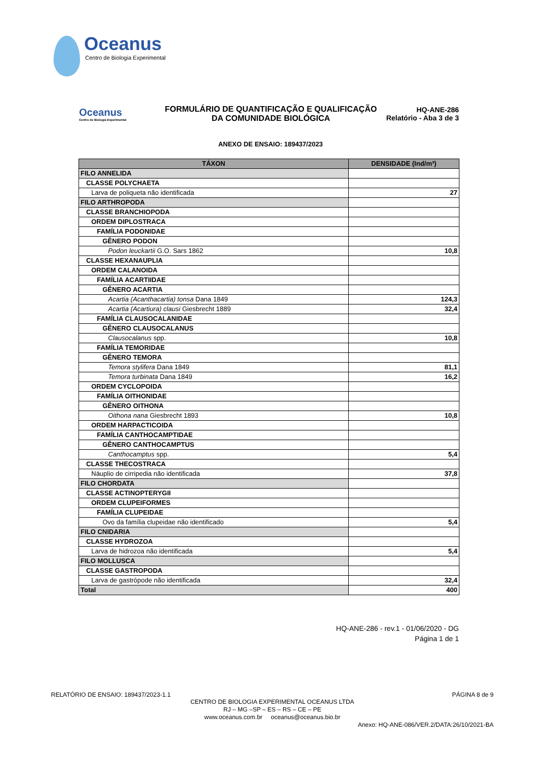Oceanus
Centro de Biologia Experimental
Oceanus
Centro de Biologia Experimental
FORMULÁRIO DE QUANTIFICAÇÃO E QUALIFICAÇÃO
DA COMUNIDADE BIOLÓGICA
HQ-ANE-286
Relatório - Aba 3 de 3
ANEXO DE ENSAIO: 189437/2023
| TÁXON | DENSIDADE (Ind/m³) |
| --- | --- |
| FILO ANNELIDA | |
| CLASSE POLYCHAETA | |
| Larva de poliqueta não identificada | 27 |
| FILO ARTHROPODA | |
| CLASSE BRANCHIOPODA | |
| ORDEM DIPLOSTRACA | |
| FAMÍLIA PODONIDAE | |
| GÊNERO PODON | |
| Podon leuckartii G.O. Sars 1862 | 10,8 |
| CLASSE HEXANAUPLIA | |
| ORDEM CALANOIDA | |
| FAMÍLIA ACARTIIDAE | |
| GÊNERO ACARTIA | |
| Acartia (Acanthacartia) tonsa Dana 1849 | 124,3 |
| Acartia (Acartiura) clausi Giesbrecht 1889 | 32,4 |
| FAMÍLIA CLAUSOCALANIDAE | |
| GÊNERO CLAUSOCALANUS | |
| Clausocalanus spp. | 10,8 |
| FAMÍLIA TEMORIDAE | |
| GÊNERO TEMORA | |
| Temora stylifera Dana 1849 | 81,1 |
| Temora turbinata Dana 1849 | 16,2 |
| ORDEM CYCLOPOIDA | |
| FAMÍLIA OITHONIDAE | |
| GÊNERO OITHONA | |
| Oithona nana Giesbrecht 1893 | 10,8 |
| ORDEM HARPACTICOIDA | |
| FAMÍLIA CANTHOCAMPTIDAE | |
| GÊNERO CANTHOCAMPTUS | |
| Canthocamptus spp. | 5,4 |
| CLASSE THECOSTRACA | |
| Náuplio de cirripedia não identificada | 37,8 |
| FILO CHORDATA | |
| CLASSE ACTINOPTERYGII | |
| ORDEM CLUPEIFORMES | |
| FAMÍLIA CLUPEIDAE | |
| Ovo da família clupeidae não identificado | 5,4 |
| FILO CNIDARIA | |
| CLASSE HYDROZOA | |
| Larva de hidrozoa não identificada | 5,4 |
| FILO MOLLUSCA | |
| CLASSE GASTROPODA | |
| Larva de gastrópode não identificada | 32,4 |
| Total | 400 |
HQ-ANE-286 - rev.1 - 01/06/2020 - DG
Página 1 de 1
RELATÓRIO DE ENSAIO: 189437/2023-1.1 PÁGINA 8 de 9
CENTRO DE BIOLOGIA EXPERIMENTAL OCEANUS LTDA
RJ – MG –SP – ES – RS – CE – PE
www.oceanus.com.br oceanus@oceanus.bio.br
Anexo: HQ-ANE-086/VER.2/DATA:26/10/2021-BA